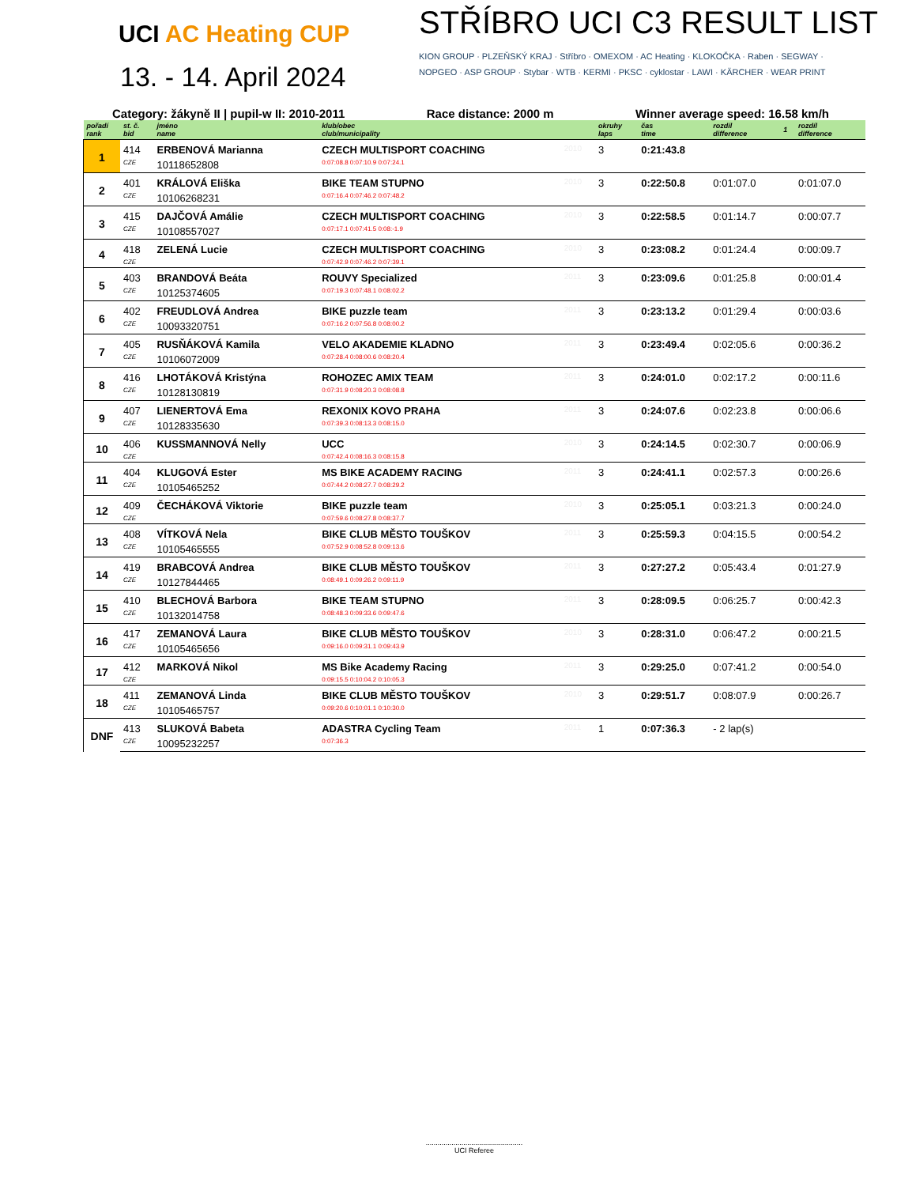UCI AC Heating CUP
13. - 14. April 2024
STŘÍBRO UCI C3 RESULT LIST
KION GROUP · PLZEŇSKÝ KRAJ · Stříbro · OMEXOM · AC Heating · KLOKOČKA · Raben · SEGWAY · NOPGEO · ASP GROUP · Stybar · WTB · KERMI · PKSC · cyklostar · LAWI · KÄRCHER · WEAR PRINT
Category: žákyně II | pupil-w II: 2010-2011 Race distance: 2000 m Winner average speed: 16.58 km/h
| pořadí rank | st. č. bid | jméno name | klub/obec club/municipality | | okruhy laps | čas time | rozdíl difference | 1 | rozdíl difference |
| --- | --- | --- | --- | --- | --- | --- | --- | --- | --- |
| 1 | 414 | ERBENOVÁ Marianna | CZECH MULTISPORT COACHING | 2010 | 3 | 0:21:43.8 | | | |
| | CZE | 10118652808 | 0:07:08.8 0:07:10.9 0:07:24.1 | | | | | | |
| 2 | 401 | KRÁLOVÁ Eliška | BIKE TEAM STUPNO | 2010 | 3 | 0:22:50.8 | 0:01:07.0 | | 0:01:07.0 |
| | CZE | 10106268231 | 0:07:16.4 0:07:46.2 0:07:48.2 | | | | | | |
| 3 | 415 | DAJČOVÁ Amálie | CZECH MULTISPORT COACHING | 2010 | 3 | 0:22:58.5 | 0:01:14.7 | | 0:00:07.7 |
| | CZE | 10108557027 | 0:07:17.1 0:07:41.5 0:08:-1.9 | | | | | | |
| 4 | 418 | ZELENÁ Lucie | CZECH MULTISPORT COACHING | 2010 | 3 | 0:23:08.2 | 0:01:24.4 | | 0:00:09.7 |
| | CZE | | 0:07:42.9 0:07:46.2 0:07:39.1 | | | | | | |
| 5 | 403 | BRANDOVÁ Beáta | ROUVY Specialized | 2011 | 3 | 0:23:09.6 | 0:01:25.8 | | 0:00:01.4 |
| | CZE | 10125374605 | 0:07:19.3 0:07:48.1 0:08:02.2 | | | | | | |
| 6 | 402 | FREUDLOVÁ Andrea | BIKE puzzle team | 2011 | 3 | 0:23:13.2 | 0:01:29.4 | | 0:00:03.6 |
| | CZE | 10093320751 | 0:07:16.2 0:07:56.8 0:08:00.2 | | | | | | |
| 7 | 405 | RUSŇÁKOVÁ Kamila | VELO AKADEMIE KLADNO | 2011 | 3 | 0:23:49.4 | 0:02:05.6 | | 0:00:36.2 |
| | CZE | 10106072009 | 0:07:28.4 0:08:00.6 0:08:20.4 | | | | | | |
| 8 | 416 | LHOTÁKOVÁ Kristýna | ROHOZEC AMIX TEAM | 2011 | 3 | 0:24:01.0 | 0:02:17.2 | | 0:00:11.6 |
| | CZE | 10128130819 | 0:07:31.9 0:08:20.3 0:08:08.8 | | | | | | |
| 9 | 407 | LIENERTOVÁ Ema | REXONIX KOVO PRAHA | 2011 | 3 | 0:24:07.6 | 0:02:23.8 | | 0:00:06.6 |
| | CZE | 10128335630 | 0:07:39.3 0:08:13.3 0:08:15.0 | | | | | | |
| 10 | 406 | KUSSMANNOVÁ Nelly | UCC | 2010 | 3 | 0:24:14.5 | 0:02:30.7 | | 0:00:06.9 |
| | CZE | | 0:07:42.4 0:08:16.3 0:08:15.8 | | | | | | |
| 11 | 404 | KLUGOVÁ Ester | MS BIKE ACADEMY RACING | 2011 | 3 | 0:24:41.1 | 0:02:57.3 | | 0:00:26.6 |
| | CZE | 10105465252 | 0:07:44.2 0:08:27.7 0:08:29.2 | | | | | | |
| 12 | 409 | ČECHÁKOVÁ Viktorie | BIKE puzzle team | 2010 | 3 | 0:25:05.1 | 0:03:21.3 | | 0:00:24.0 |
| | CZE | | 0:07:59.6 0:08:27.8 0:08:37.7 | | | | | | |
| 13 | 408 | VÍTKOVÁ Nela | BIKE CLUB MĚSTO TOUŠKOV | 2011 | 3 | 0:25:59.3 | 0:04:15.5 | | 0:00:54.2 |
| | CZE | 10105465555 | 0:07:52.9 0:08:52.8 0:09:13.6 | | | | | | |
| 14 | 419 | BRABCOVÁ Andrea | BIKE CLUB MĚSTO TOUŠKOV | 2011 | 3 | 0:27:27.2 | 0:05:43.4 | | 0:01:27.9 |
| | CZE | 10127844465 | 0:08:49.1 0:09:26.2 0:09:11.9 | | | | | | |
| 15 | 410 | BLECHOVÁ Barbora | BIKE TEAM STUPNO | 2011 | 3 | 0:28:09.5 | 0:06:25.7 | | 0:00:42.3 |
| | CZE | 10132014758 | 0:08:48.3 0:09:33.6 0:09:47.6 | | | | | | |
| 16 | 417 | ZEMANOVÁ Laura | BIKE CLUB MĚSTO TOUŠKOV | 2010 | 3 | 0:28:31.0 | 0:06:47.2 | | 0:00:21.5 |
| | CZE | 10105465656 | 0:09:16.0 0:09:31.1 0:09:43.9 | | | | | | |
| 17 | 412 | MARKOVÁ Nikol | MS Bike Academy Racing | 2011 | 3 | 0:29:25.0 | 0:07:41.2 | | 0:00:54.0 |
| | CZE | | 0:09:15.5 0:10:04.2 0:10:05.3 | | | | | | |
| 18 | 411 | ZEMANOVÁ Linda | BIKE CLUB MĚSTO TOUŠKOV | 2010 | 3 | 0:29:51.7 | 0:08:07.9 | | 0:00:26.7 |
| | CZE | 10105465757 | 0:09:20.6 0:10:01.1 0:10:30.0 | | | | | | |
| DNF | 413 | SLUKOVÁ Babeta | ADASTRA Cycling Team | 2011 | 1 | 0:07:36.3 | - 2 lap(s) | | |
| | CZE | 10095232257 | 0:07:36.3 | | | | | | |
.................................................
UCI Referee